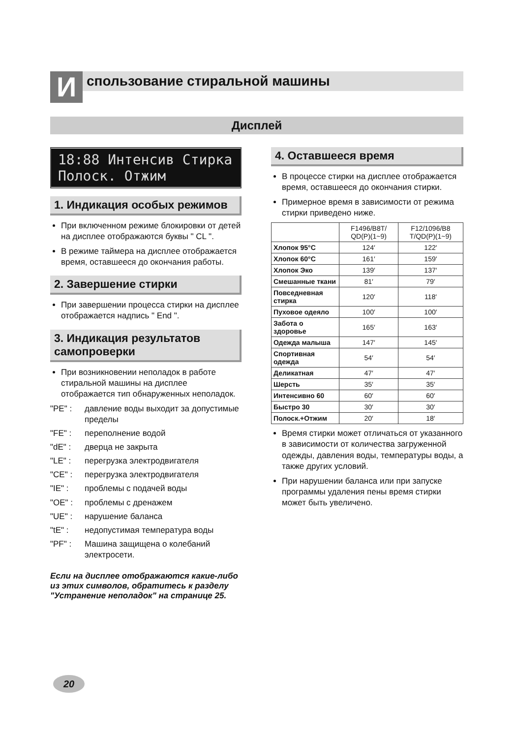И
спользование стиральной машины
Дисплей
18:88 Интенсив Стирка Полоск. Отжим
1. Индикация особых режимов
При включенном режиме блокировки от детей на дисплее отображаются буквы " CL ".
В режиме таймера на дисплее отображается время, оставшееся до окончания работы.
2. Завершение стирки
При завершении процесса стирки на дисплее отображается надпись " End ".
3. Индикация результатов самопроверки
При возникновении неполадок в работе стиральной машины на дисплее отображается тип обнаруженных неполадок.
"PE" : давление воды выходит за допустимые пределы
"FE" : переполнение водой
"dE" : дверца не закрыта
"LE" : перегрузка электродвигателя
"CE" : перегрузка электродвигателя
"IE" : проблемы с подачей воды
"OE" : проблемы с дренажем
"UE" : нарушение баланса
"tE" : недопустимая температура воды
"PF" : Машина защищена о колебаний электросети.
Если на дисплее отображаются какие-либо из этих символов, обратитесь к разделу "Устранение неполадок" на странице 25.
4. Оставшееся время
В процессе стирки на дисплее отображается время, оставшееся до окончания стирки.
Примерное время в зависимости от режима стирки приведено ниже.
| | F1496/B8T/ QD(P)(1~9) | F12/1096/B8 T/QD(P)(1~9) |
| --- | --- | --- |
| Хлопок 95°C | 124′ | 122′ |
| Хлопок 60°C | 161′ | 159′ |
| Хлопок Эко | 139′ | 137′ |
| Смешанные ткани | 81′ | 79′ |
| Повседневная стирка | 120′ | 118′ |
| Пуховое одеяло | 100′ | 100′ |
| Забота о здоровье | 165′ | 163′ |
| Одежда малыша | 147′ | 145′ |
| Спортивная одежда | 54′ | 54′ |
| Деликатная | 47′ | 47′ |
| Шерсть | 35′ | 35′ |
| Интенсивно 60 | 60′ | 60′ |
| Быстро 30 | 30′ | 30′ |
| Полоск.+Отжим | 20′ | 18′ |
Время стирки может отличаться от указанного в зависимости от количества загруженной одежды, давления воды, температуры воды, а также других условий.
При нарушении баланса или при запуске программы удаления пены время стирки может быть увеличено.
20